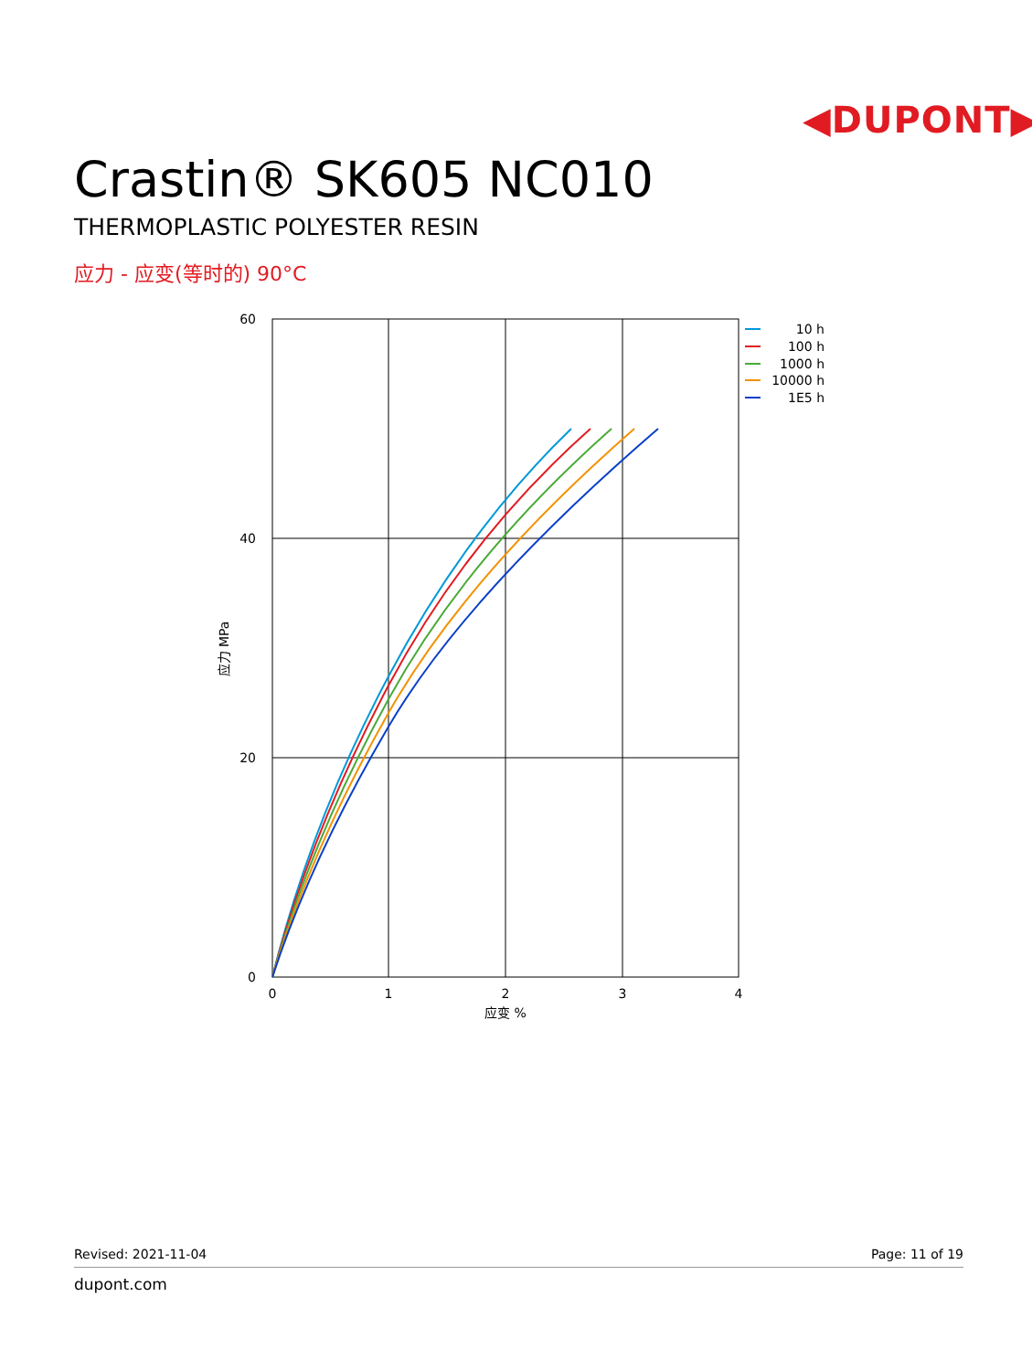◀DUPONT▶
Crastin® SK605 NC010
THERMOPLASTIC POLYESTER RESIN
应力 - 应变(等时的) 90°C
60
40
20
0
0
1
2
3
4
应变 %
应力 MPa
10 h
100 h
1000 h
10000 h
1E5 h
Revised: 2021-11-04 Page: 11 of 19
dupont.com